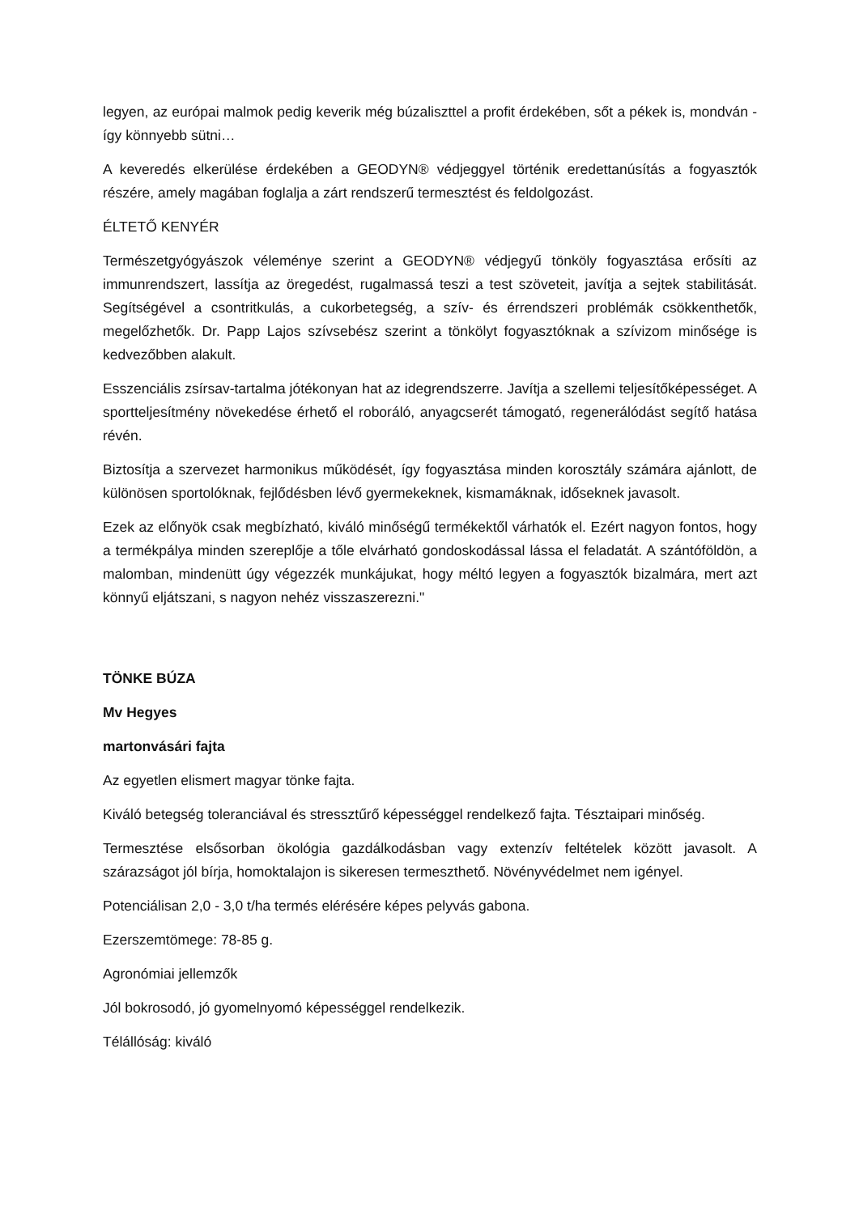legyen, az európai malmok pedig keverik még búzaliszttel a profit érdekében, sőt a pékek is, mondván - így könnyebb sütni…
A keveredés elkerülése érdekében a GEODYN® védjeggyel történik eredettanúsítás a fogyasztók részére, amely magában foglalja a zárt rendszerű termesztést és feldolgozást.
ÉLTETŐ KENYÉR
Természetgyógyászok véleménye szerint a GEODYN® védjegyű tönköly fogyasztása erősíti az immunrendszert, lassítja az öregedést, rugalmassá teszi a test szöveteit, javítja a sejtek stabilitását. Segítségével a csontritkulás, a cukorbetegség, a szív- és érrendszeri problémák csökkenthetők, megelőzhetők. Dr. Papp Lajos szívsebész szerint a tönkölyt fogyasztóknak a szívizom minősége is kedvezőbben alakult.
Esszenciális zsírsav-tartalma jótékonyan hat az idegrendszerre. Javítja a szellemi teljesítőképességet. A sportteljesítmény növekedése érhető el roboráló, anyagcserét támogató, regenerálódást segítő hatása révén.
Biztosítja a szervezet harmonikus működését, így fogyasztása minden korosztály számára ajánlott, de különösen sportolóknak, fejlődésben lévő gyermekeknek, kismamáknak, időseknek javasolt.
Ezek az előnyök csak megbízható, kiváló minőségű termékektől várhatók el. Ezért nagyon fontos, hogy a termékpálya minden szereplője a tőle elvárható gondoskodással lássa el feladatát. A szántóföldön, a malomban, mindenütt úgy végezzék munkájukat, hogy méltó legyen a fogyasztók bizalmára, mert azt könnyű eljátszani, s nagyon nehéz visszaszerezni."
TÖNKE BÚZA
Mv Hegyes
martonvásári fajta
Az egyetlen elismert magyar tönke fajta.
Kiváló betegség toleranciával és stressztűrő képességgel rendelkező fajta. Tésztaipari minőség.
Termesztése elsősorban ökológia gazdálkodásban vagy extenzív feltételek között javasolt. A szárazságot jól bírja, homoktalajon is sikeresen termeszthető. Növényvédelmet nem igényel.
Potenciálisan 2,0 - 3,0 t/ha termés elérésére képes pelyvás gabona.
Ezerszemtömege: 78-85 g.
Agronómiai jellemzők
Jól bokrosodó, jó gyomelnyomó képességgel rendelkezik.
Télállóság: kiváló